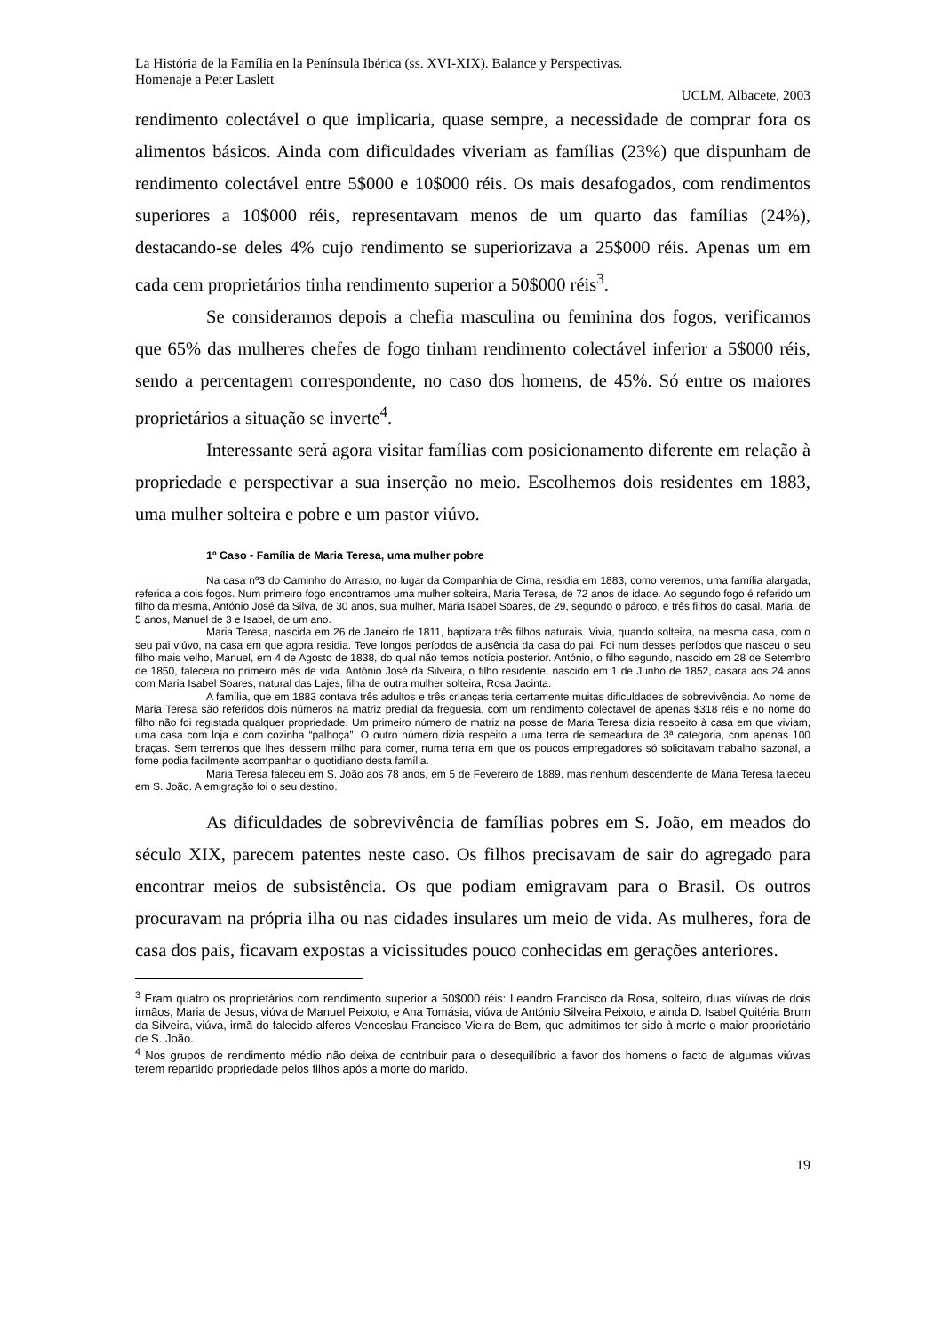La História de la Família en la Península Ibérica (ss. XVI-XIX). Balance y Perspectivas.
Homenaje a Peter Laslett
UCLM, Albacete, 2003
rendimento colectável o que implicaria, quase sempre, a necessidade de comprar fora os alimentos básicos. Ainda com dificuldades viveriam as famílias (23%) que dispunham de rendimento colectável entre 5$000 e 10$000 réis. Os mais desafogados, com rendimentos superiores a 10$000 réis, representavam menos de um quarto das famílias (24%), destacando-se deles 4% cujo rendimento se superiorizava a 25$000 réis. Apenas um em cada cem proprietários tinha rendimento superior a 50$000 réis<sup>3</sup>.
Se consideramos depois a chefia masculina ou feminina dos fogos, verificamos que 65% das mulheres chefes de fogo tinham rendimento colectável inferior a 5$000 réis, sendo a percentagem correspondente, no caso dos homens, de 45%. Só entre os maiores proprietários a situação se inverte<sup>4</sup>.
Interessante será agora visitar famílias com posicionamento diferente em relação à propriedade e perspectivar a sua inserção no meio. Escolhemos dois residentes em 1883, uma mulher solteira e pobre e um pastor viúvo.
1º Caso - Família de Maria Teresa, uma mulher pobre
Na casa nº3 do Caminho do Arrasto, no lugar da Companhia de Cima, residia em 1883, como veremos, uma família alargada, referida a dois fogos. Num primeiro fogo encontramos uma mulher solteira, Maria Teresa, de 72 anos de idade. Ao segundo fogo é referido um filho da mesma, António José da Silva, de 30 anos, sua mulher, Maria Isabel Soares, de 29, segundo o pároco, e três filhos do casal, Maria, de 5 anos, Manuel de 3 e Isabel, de um ano.
Maria Teresa, nascida em 26 de Janeiro de 1811, baptizara três filhos naturais. Vivia, quando solteira, na mesma casa, com o seu pai viúvo, na casa em que agora residia. Teve longos períodos de ausência da casa do pai. Foi num desses períodos que nasceu o seu filho mais velho, Manuel, em 4 de Agosto de 1838, do qual não temos notícia posterior. António, o filho segundo, nascido em 28 de Setembro de 1850, falecera no primeiro mês de vida. António José da Silveira, o filho residente, nascido em 1 de Junho de 1852, casara aos 24 anos com Maria Isabel Soares, natural das Lajes, filha de outra mulher solteira, Rosa Jacinta.
A família, que em 1883 contava três adultos e três crianças teria certamente muitas dificuldades de sobrevivência. Ao nome de Maria Teresa são referidos dois números na matriz predial da freguesia, com um rendimento colectável de apenas $318 réis e no nome do filho não foi registada qualquer propriedade. Um primeiro número de matriz na posse de Maria Teresa dizia respeito à casa em que viviam, uma casa com loja e com cozinha “palhoça”. O outro número dizia respeito a uma terra de semeadura de 3ª categoria, com apenas 100 braças. Sem terrenos que lhes dessem milho para comer, numa terra em que os poucos empregadores só solicitavam trabalho sazonal, a fome podia facilmente acompanhar o quotidiano desta família.
Maria Teresa faleceu em S. João aos 78 anos, em 5 de Fevereiro de 1889, mas nenhum descendente de Maria Teresa faleceu em S. João. A emigração foi o seu destino.
As dificuldades de sobrevivência de famílias pobres em S. João, em meados do século XIX, parecem patentes neste caso. Os filhos precisavam de sair do agregado para encontrar meios de subsistência. Os que podiam emigravam para o Brasil. Os outros procuravam na própria ilha ou nas cidades insulares um meio de vida. As mulheres, fora de casa dos pais, ficavam expostas a vicissitudes pouco conhecidas em gerações anteriores.
<sup>3</sup> Eram quatro os proprietários com rendimento superior a 50$000 réis: Leandro Francisco da Rosa, solteiro, duas viúvas de dois irmãos, Maria de Jesus, viúva de Manuel Peixoto, e Ana Tomásia, viúva de António Silveira Peixoto, e ainda D. Isabel Quitéria Brum da Silveira, viúva, irmã do falecido alferes Venceslau Francisco Vieira de Bem, que admitimos ter sido à morte o maior proprietário de S. João.
<sup>4</sup> Nos grupos de rendimento médio não deixa de contribuir para o desequilíbrio a favor dos homens o facto de algumas viúvas terem repartido propriedade pelos filhos após a morte do marido.
19